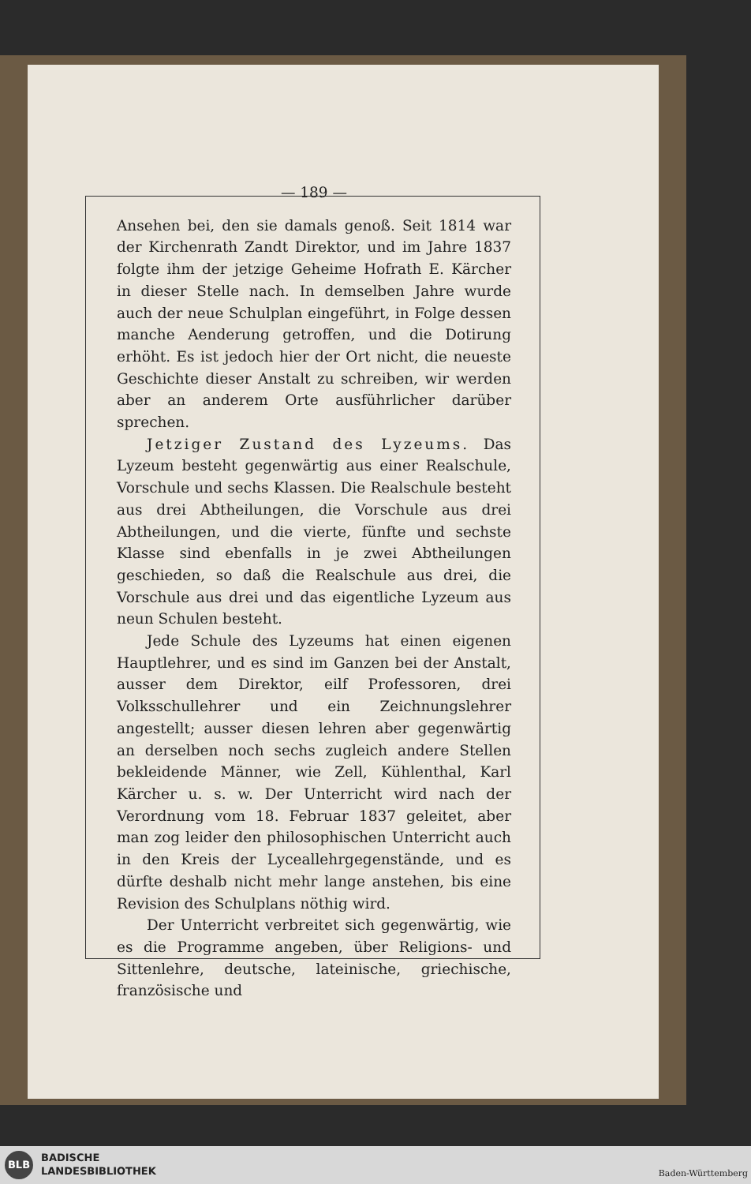— 189 —
Ansehen bei, den sie damals genoß. Seit 1814 war der Kirchenrath Zandt Direktor, und im Jahre 1837 folgte ihm der jetzige Geheime Hofrath E. Kärcher in dieser Stelle nach. In demselben Jahre wurde auch der neue Schulplan eingeführt, in Folge dessen manche Aenderung getroffen, und die Dotirung erhöht. Es ist jedoch hier der Ort nicht, die neueste Geschichte dieser Anstalt zu schreiben, wir werden aber an anderem Orte ausführlicher darüber sprechen.
Jetziger Zustand des Lyzeums. Das Lyzeum besteht gegenwärtig aus einer Realschule, Vorschule und sechs Klassen. Die Realschule besteht aus drei Abtheilungen, die Vorschule aus drei Abtheilungen, und die vierte, fünfte und sechste Klasse sind ebenfalls in je zwei Abtheilungen geschieden, so daß die Realschule aus drei, die Vorschule aus drei und das eigentliche Lyzeum aus neun Schulen besteht.
Jede Schule des Lyzeums hat einen eigenen Hauptlehrer, und es sind im Ganzen bei der Anstalt, ausser dem Direktor, eilf Professoren, drei Volksschullehrer und ein Zeichnungslehrer angestellt; ausser diesen lehren aber gegenwärtig an derselben noch sechs zugleich andere Stellen bekleidende Männer, wie Zell, Kühlenthal, Karl Kärcher u. s. w. Der Unterricht wird nach der Verordnung vom 18. Februar 1837 geleitet, aber man zog leider den philosophischen Unterricht auch in den Kreis der Lyceallehrgegenstände, und es dürfte deshalb nicht mehr lange anstehen, bis eine Revision des Schulplans nöthig wird.
Der Unterricht verbreitet sich gegenwärtig, wie es die Programme angeben, über Religions- und Sittenlehre, deutsche, lateinische, griechische, französische und
BLB
BADISCHE
LANDESBIBLIOTHEK
Baden-Württemberg